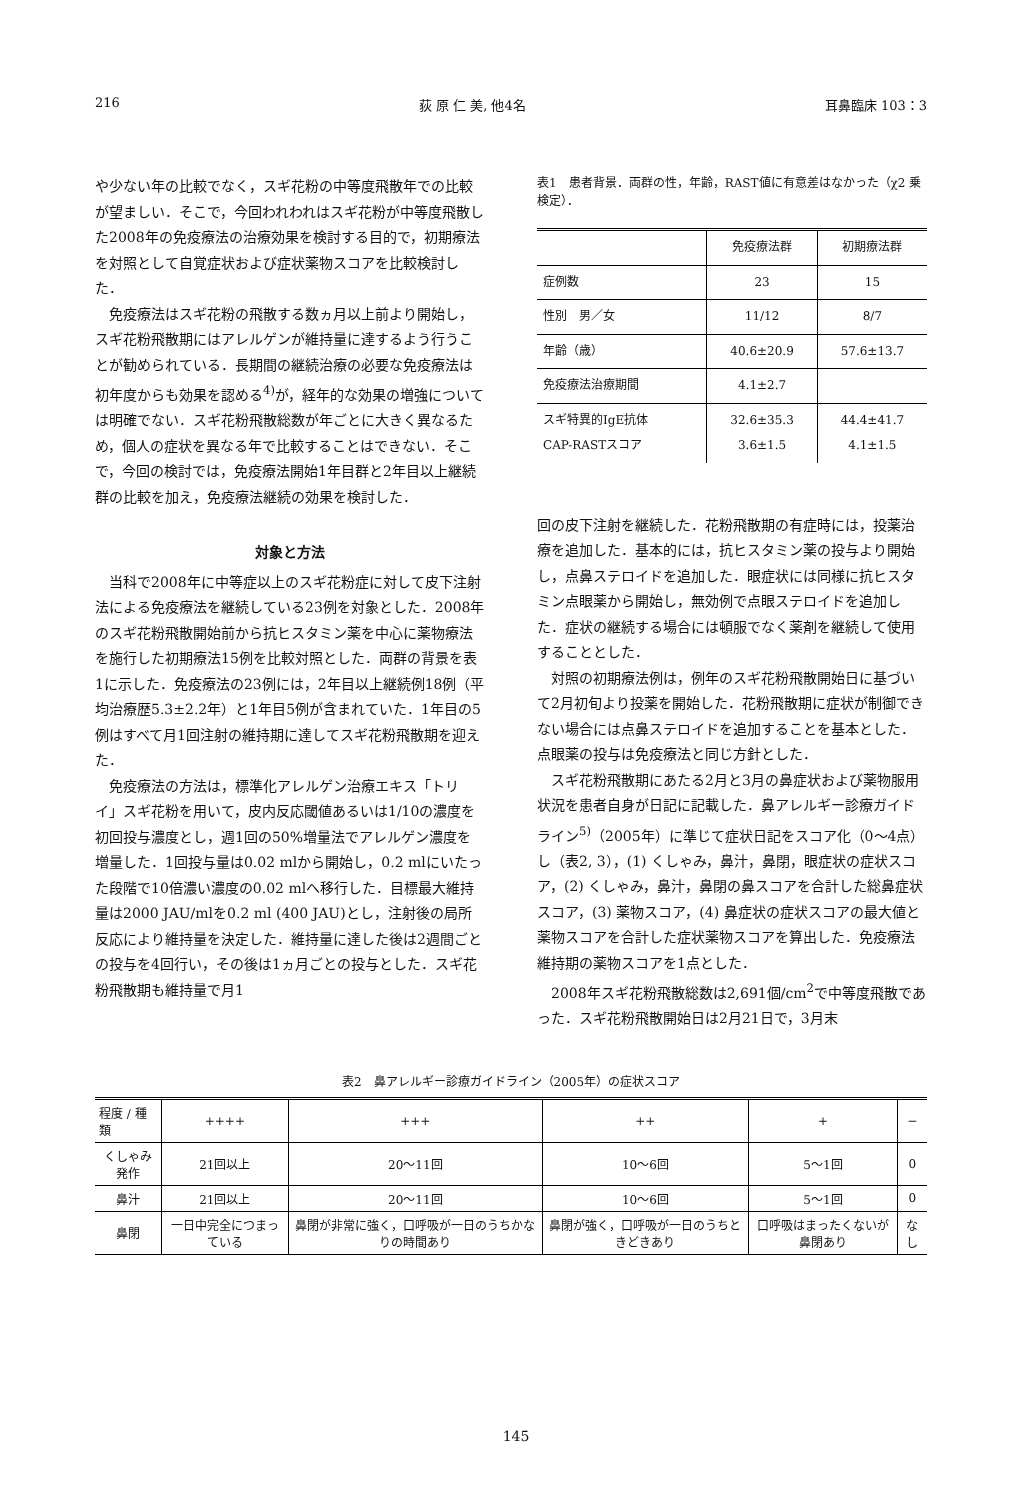216 荻 原 仁 美, 他4名 耳鼻臨床 103：3
や少ない年の比較でなく，スギ花粉の中等度飛散年での比較が望ましい．そこで，今回われわれはスギ花粉が中等度飛散した2008年の免疫療法の治療効果を検討する目的で，初期療法を対照として自覚症状および症状薬物スコアを比較検討した．
免疫療法はスギ花粉の飛散する数ヵ月以上前より開始し，スギ花粉飛散期にはアレルゲンが維持量に達するよう行うことが勧められている．長期間の継続治療の必要な免疫療法は初年度からも効果を認める<sup>4)</sup>が，経年的な効果の増強については明確でない．スギ花粉飛散総数が年ごとに大きく異なるため，個人の症状を異なる年で比較することはできない．そこで，今回の検討では，免疫療法開始1年目群と2年目以上継続群の比較を加え，免疫療法継続の効果を検討した．
対象と方法
当科で2008年に中等症以上のスギ花粉症に対して皮下注射法による免疫療法を継続している23例を対象とした．2008年のスギ花粉飛散開始前から抗ヒスタミン薬を中心に薬物療法を施行した初期療法15例を比較対照とした．両群の背景を表1に示した．免疫療法の23例には，2年目以上継続例18例（平均治療歴5.3±2.2年）と1年目5例が含まれていた．1年目の5例はすべて月1回注射の維持期に達してスギ花粉飛散期を迎えた．
免疫療法の方法は，標準化アレルゲン治療エキス「トリイ」スギ花粉を用いて，皮内反応閾値あるいは1/10の濃度を初回投与濃度とし，週1回の50%増量法でアレルゲン濃度を増量した．1回投与量は0.02 mlから開始し，0.2 mlにいたった段階で10倍濃い濃度の0.02 mlへ移行した．目標最大維持量は2000 JAU/mlを0.2 ml (400 JAU)とし，注射後の局所反応により維持量を決定した．維持量に達した後は2週間ごとの投与を4回行い，その後は1ヵ月ごとの投与とした．スギ花粉飛散期も維持量で月1
表1　患者背景．両群の性，年齢，RAST値に有意差はなかった（χ2 乗検定）．
| | 免疫療法群 | 初期療法群 |
| --- | --- | --- |
| 症例数 | 23 | 15 |
| 性別 男／女 | 11/12 | 8/7 |
| 年齢（歳） | 40.6±20.9 | 57.6±13.7 |
| 免疫療法治療期間 | 4.1±2.7 | |
| スギ特異的IgE抗体 CAP-RASTスコア | 32.6±35.3 3.6±1.5 | 44.4±41.7 4.1±1.5 |
回の皮下注射を継続した．花粉飛散期の有症時には，投薬治療を追加した．基本的には，抗ヒスタミン薬の投与より開始し，点鼻ステロイドを追加した．眼症状には同様に抗ヒスタミン点眼薬から開始し，無効例で点眼ステロイドを追加した．症状の継続する場合には頓服でなく薬剤を継続して使用することとした．
対照の初期療法例は，例年のスギ花粉飛散開始日に基づいて2月初旬より投薬を開始した．花粉飛散期に症状が制御できない場合には点鼻ステロイドを追加することを基本とした．点眼薬の投与は免疫療法と同じ方針とした．
スギ花粉飛散期にあたる2月と3月の鼻症状および薬物服用状況を患者自身が日記に記載した．鼻アレルギー診療ガイドライン<sup>5)</sup>（2005年）に準じて症状日記をスコア化（0～4点）し（表2, 3），(1) くしゃみ，鼻汁，鼻閉，眼症状の症状スコア，(2) くしゃみ，鼻汁，鼻閉の鼻スコアを合計した総鼻症状スコア，(3) 薬物スコア，(4) 鼻症状の症状スコアの最大値と薬物スコアを合計した症状薬物スコアを算出した．免疫療法維持期の薬物スコアを1点とした．
2008年スギ花粉飛散総数は2,691個/cm<sup>2</sup>で中等度飛散であった．スギ花粉飛散開始日は2月21日で，3月末
表2　鼻アレルギー診療ガイドライン（2005年）の症状スコア
| 程度 / 種類 | ++++ | +++ | ++ | + | − |
| --- | --- | --- | --- | --- | --- |
| くしゃみ発作 | 21回以上 | 20～11回 | 10～6回 | 5～1回 | 0 |
| 鼻汁 | 21回以上 | 20～11回 | 10～6回 | 5～1回 | 0 |
| 鼻閉 | 一日中完全につまっている | 鼻閉が非常に強く，口呼吸が一日のうちかなりの時間あり | 鼻閉が強く，口呼吸が一日のうちときどきあり | 口呼吸はまったくないが鼻閉あり | なし |
145